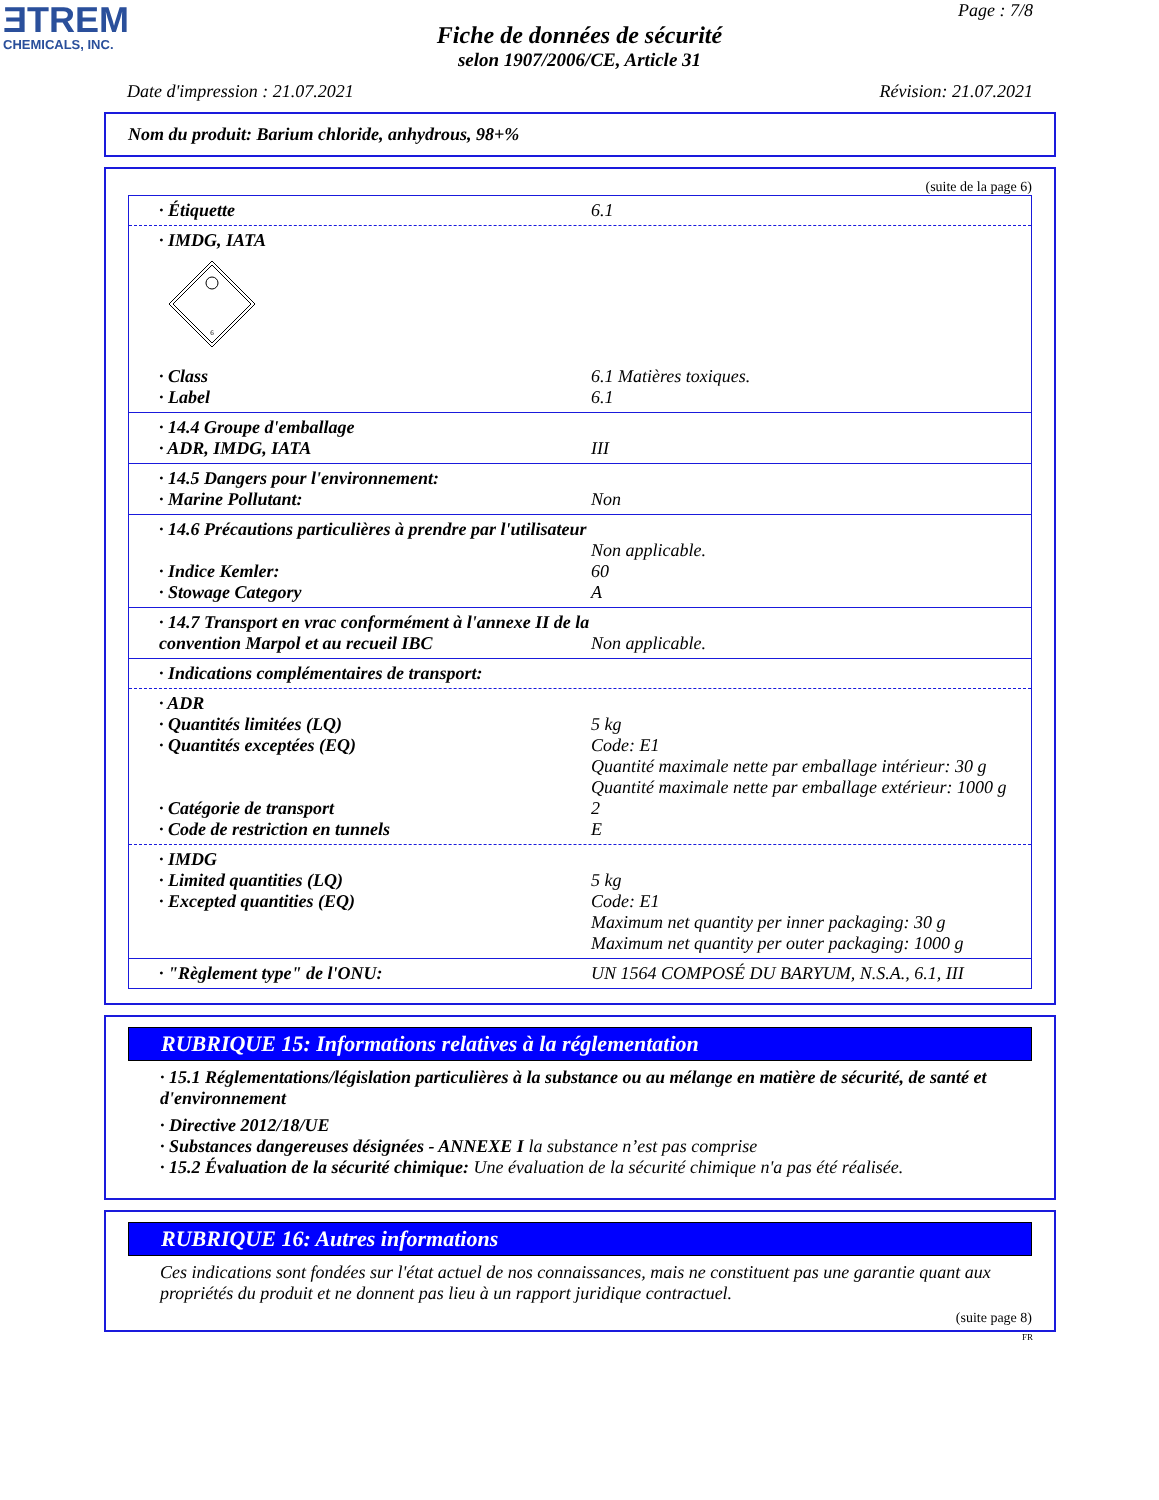ƎTREM
CHEMICALS, INC.
Page : 7/8
Fiche de données de sécurité
selon 1907/2006/CE, Article 31
Date d'impression : 21.07.2021 Révision: 21.07.2021
Nom du produit: Barium chloride, anhydrous, 98+%
(suite de la page 6)
· Étiquette 6.1
· IMDG, IATA
6
· Class 6.1 Matières toxiques.
· Label 6.1
· 14.4 Groupe d'emballage
· ADR, IMDG, IATA III
· 14.5 Dangers pour l'environnement:
· Marine Pollutant: Non
· 14.6 Précautions particulières à prendre par l'utilisateur
Non applicable.
· Indice Kemler: 60
· Stowage Category A
· 14.7 Transport en vrac conformément à l'annexe II de la convention Marpol et au recueil IBC
Non applicable.
· Indications complémentaires de transport:
· ADR
· Quantités limitées (LQ) 5 kg
· Quantités exceptées (EQ) Code: E1
Quantité maximale nette par emballage intérieur: 30 g
Quantité maximale nette par emballage extérieur: 1000 g
· Catégorie de transport 2
· Code de restriction en tunnels E
· IMDG
· Limited quantities (LQ) 5 kg
· Excepted quantities (EQ) Code: E1
Maximum net quantity per inner packaging: 30 g
Maximum net quantity per outer packaging: 1000 g
· "Règlement type" de l'ONU: UN 1564 COMPOSÉ DU BARYUM, N.S.A., 6.1, III
RUBRIQUE 15: Informations relatives à la réglementation
· 15.1 Réglementations/législation particulières à la substance ou au mélange en matière de sécurité, de santé et d'environnement
· Directive 2012/18/UE
· Substances dangereuses désignées - ANNEXE I la substance n’est pas comprise
· 15.2 Évaluation de la sécurité chimique: Une évaluation de la sécurité chimique n'a pas été réalisée.
RUBRIQUE 16: Autres informations
Ces indications sont fondées sur l'état actuel de nos connaissances, mais ne constituent pas une garantie quant aux propriétés du produit et ne donnent pas lieu à un rapport juridique contractuel.
(suite page 8)
FR